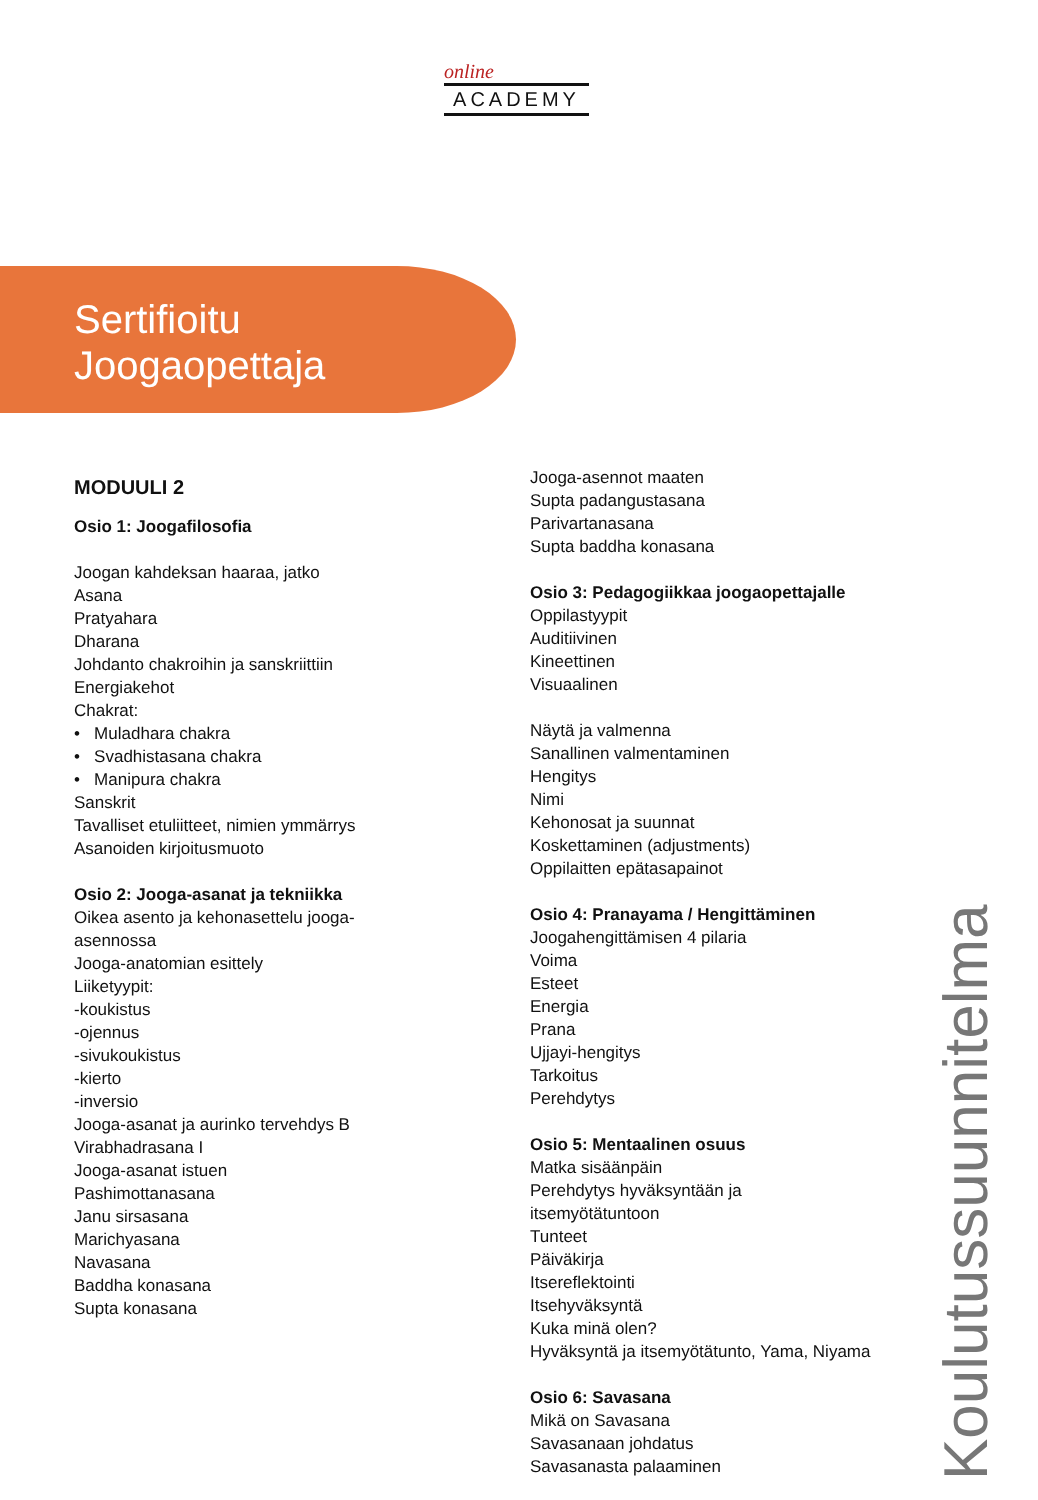online
ACADEMY
Sertifioitu
Joogaopettaja
MODUULI 2
Osio 1: Joogafilosofia
Joogan kahdeksan haaraa, jatko
Asana
Pratyahara
Dharana
Johdanto chakroihin ja sanskriittiin
Energiakehot
Chakrat:
• Muladhara chakra
• Svadhistasana chakra
• Manipura chakra
Sanskrit
Tavalliset etuliitteet, nimien ymmärrys
Asanoiden kirjoitusmuoto
Osio 2: Jooga-asanat ja tekniikka
Oikea asento ja kehonasettelu jooga-
asennossa
Jooga-anatomian esittely
Liiketyypit:
-koukistus
-ojennus
-sivukoukistus
-kierto
-inversio
Jooga-asanat ja aurinko tervehdys B
Virabhadrasana I
Jooga-asanat istuen
Pashimottanasana
Janu sirsasana
Marichyasana
Navasana
Baddha konasana
Supta konasana
Jooga-asennot maaten
Supta padangustasana
Parivartanasana
Supta baddha konasana
Osio 3: Pedagogiikkaa joogaopettajalle
Oppilastyypit
Auditiivinen
Kineettinen
Visuaalinen
Näytä ja valmenna
Sanallinen valmentaminen
Hengitys
Nimi
Kehonosat ja suunnat
Koskettaminen (adjustments)
Oppilaitten epätasapainot
Osio 4: Pranayama / Hengittäminen
Joogahengittämisen 4 pilaria
Voima
Esteet
Energia
Prana
Ujjayi-hengitys
Tarkoitus
Perehdytys
Osio 5: Mentaalinen osuus
Matka sisäänpäin
Perehdytys hyväksyntään ja
itsemyötätuntoon
Tunteet
Päiväkirja
Itsereflektointi
Itsehyväksyntä
Kuka minä olen?
Hyväksyntä ja itsemyötätunto, Yama, Niyama
Osio 6: Savasana
Mikä on Savasana
Savasanaan johdatus
Savasanasta palaaminen
Koulutussuunnitelma